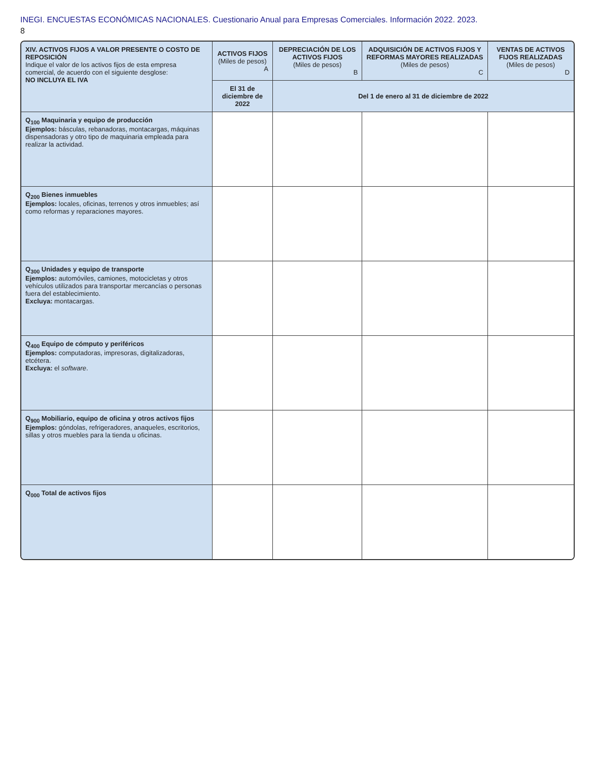INEGI. ENCUESTAS ECONÓMICAS NACIONALES. Cuestionario Anual para Empresas Comerciales. Información 2022. 2023.
8
| XIV. ACTIVOS FIJOS A VALOR PRESENTE O COSTO DE REPOSICIÓN Indique el valor de los activos fijos de esta empresa comercial, de acuerdo con el siguiente desglose: NO INCLUYA EL IVA | ACTIVOS FIJOS (Miles de pesos) A | DEPRECIACIÓN DE LOS ACTIVOS FIJOS (Miles de pesos) B | ADQUISICIÓN DE ACTIVOS FIJOS Y REFORMAS MAYORES REALIZADAS (Miles de pesos) C | VENTAS DE ACTIVOS FIJOS REALIZADAS (Miles de pesos) D |
| --- | --- | --- | --- | --- |
| | El 31 de diciembre de 2022 | Del 1 de enero al 31 de diciembre de 2022 | | |
| Q<sub>100</sub> Maquinaria y equipo de producción Ejemplos: básculas, rebanadoras, montacargas, máquinas dispensadoras y otro tipo de maquinaria empleada para realizar la actividad. | | | | |
| Q<sub>200</sub> Bienes inmuebles Ejemplos: locales, oficinas, terrenos y otros inmuebles; así como reformas y reparaciones mayores. | | | | |
| Q<sub>300</sub> Unidades y equipo de transporte Ejemplos: automóviles, camiones, motocicletas y otros vehículos utilizados para transportar mercancías o personas fuera del establecimiento. Excluya: montacargas. | | | | |
| Q<sub>400</sub> Equipo de cómputo y periféricos Ejemplos: computadoras, impresoras, digitalizadoras, etcétera. Excluya: el software . | | | | |
| Q<sub>900</sub> Mobiliario, equipo de oficina y otros activos fijos Ejemplos: góndolas, refrigeradores, anaqueles, escritorios, sillas y otros muebles para la tienda u oficinas. | | | | |
| Q<sub>000</sub> Total de activos fijos | | | | |